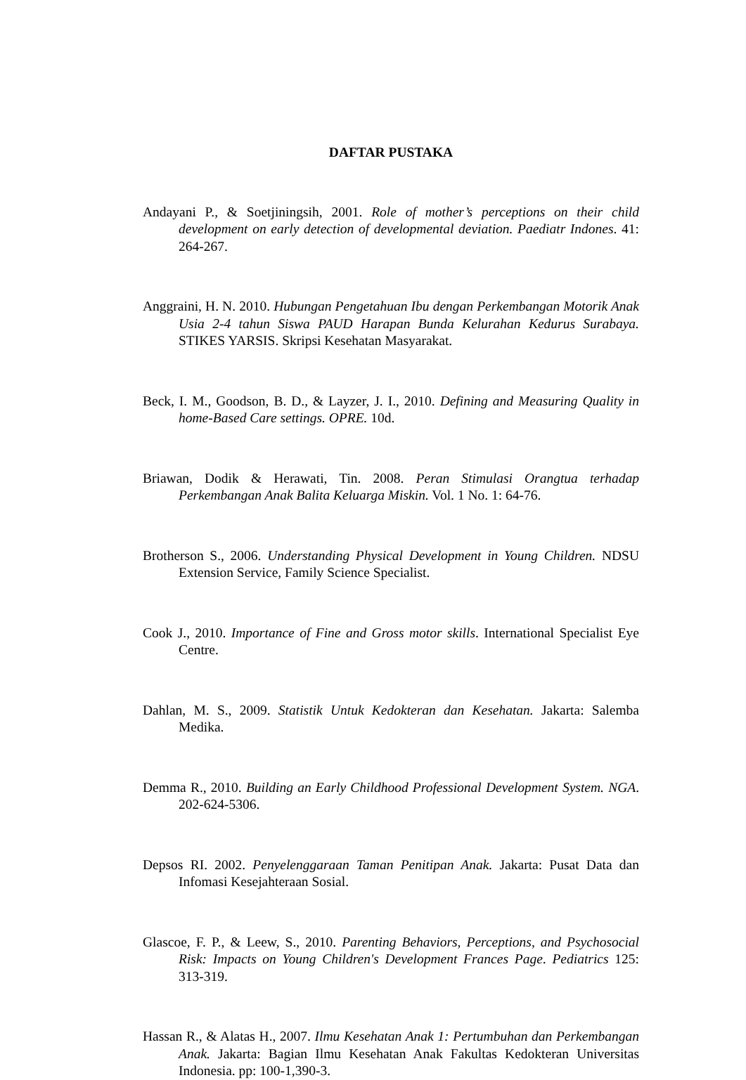DAFTAR PUSTAKA
Andayani P., & Soetjiningsih, 2001. Role of mother’s perceptions on their child development on early detection of developmental deviation. Paediatr Indones. 41: 264-267.
Anggraini, H. N. 2010. Hubungan Pengetahuan Ibu dengan Perkembangan Motorik Anak Usia 2-4 tahun Siswa PAUD Harapan Bunda Kelurahan Kedurus Surabaya. STIKES YARSIS. Skripsi Kesehatan Masyarakat.
Beck, I. M., Goodson, B. D., & Layzer, J. I., 2010. Defining and Measuring Quality in home-Based Care settings. OPRE. 10d.
Briawan, Dodik & Herawati, Tin. 2008. Peran Stimulasi Orangtua terhadap Perkembangan Anak Balita Keluarga Miskin. Vol. 1 No. 1: 64-76.
Brotherson S., 2006. Understanding Physical Development in Young Children. NDSU Extension Service, Family Science Specialist.
Cook J., 2010. Importance of Fine and Gross motor skills. International Specialist Eye Centre.
Dahlan, M. S., 2009. Statistik Untuk Kedokteran dan Kesehatan. Jakarta: Salemba Medika.
Demma R., 2010. Building an Early Childhood Professional Development System. NGA. 202-624-5306.
Depsos RI. 2002. Penyelenggaraan Taman Penitipan Anak. Jakarta: Pusat Data dan Infomasi Kesejahteraan Sosial.
Glascoe, F. P., & Leew, S., 2010. Parenting Behaviors, Perceptions, and Psychosocial Risk: Impacts on Young Children's Development Frances Page. Pediatrics 125: 313-319.
Hassan R., & Alatas H., 2007. Ilmu Kesehatan Anak 1: Pertumbuhan dan Perkembangan Anak. Jakarta: Bagian Ilmu Kesehatan Anak Fakultas Kedokteran Universitas Indonesia. pp: 100-1,390-3.